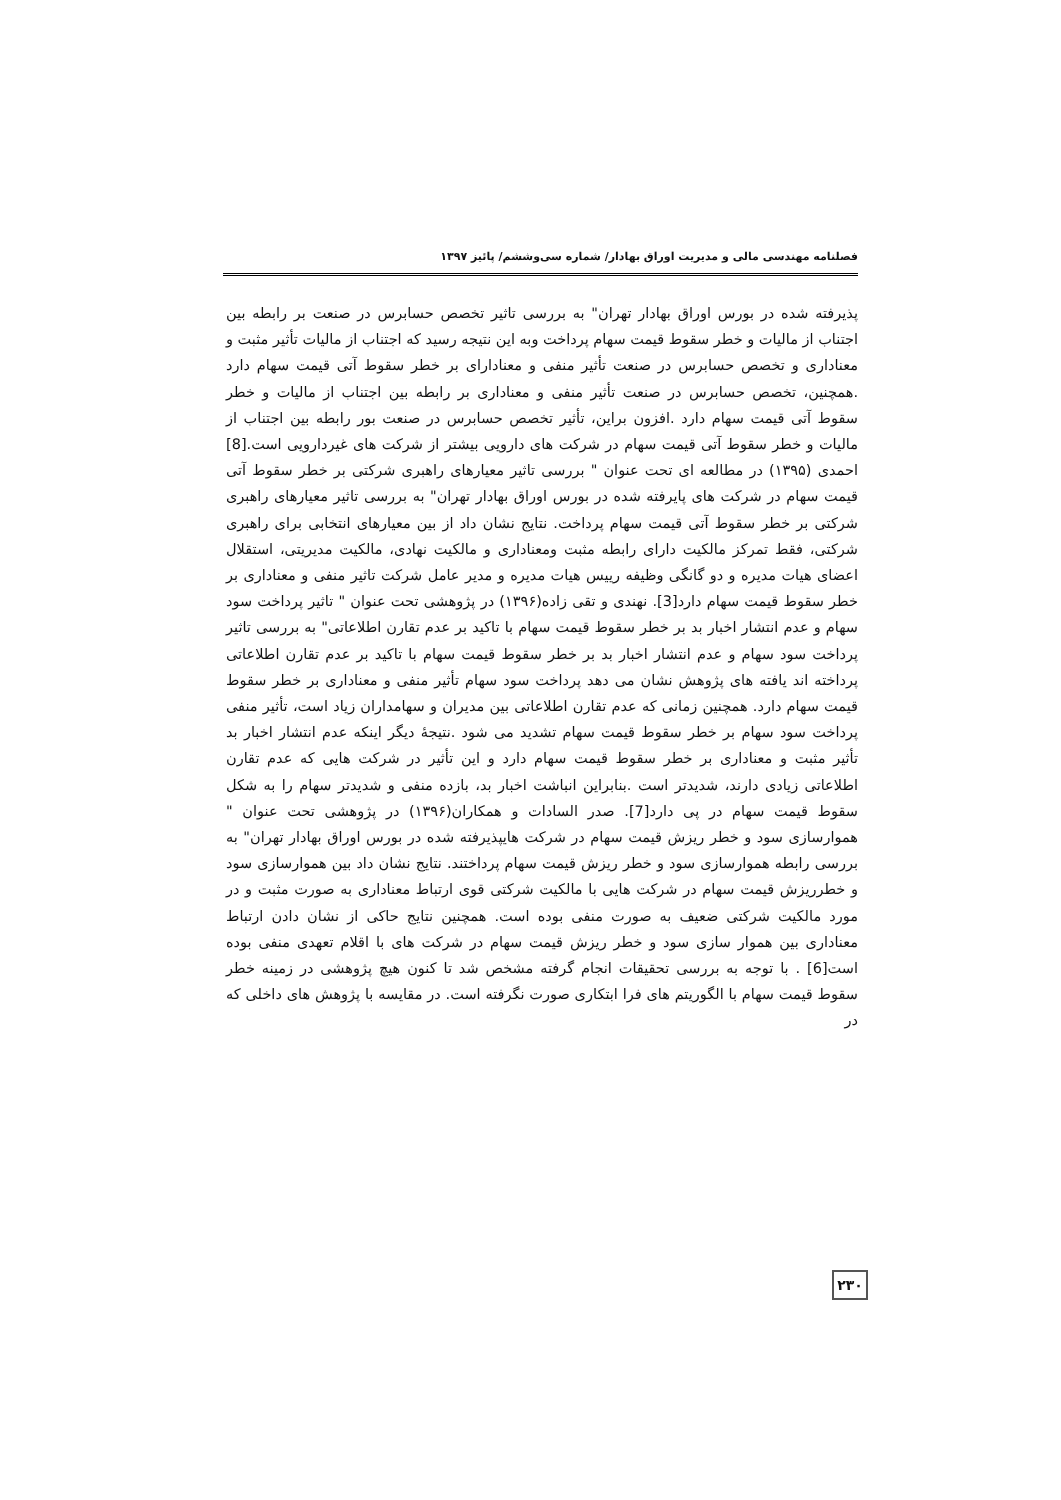فصلنامه مهندسی مالی و مدیریت اوراق بهادار/ شماره سی‌وششم/ پائیز ۱۳۹۷
پذیرفته شده در بورس اوراق بهادار تهران" به بررسی تاثیر تخصص حسابرس در صنعت بر رابطه بین اجتناب از مالیات و خطر سقوط قیمت سهام پرداخت وبه این نتیجه رسید که اجتناب از مالیات تأثیر مثبت و معناداری و تخصص حسابرس در صنعت تأثیر منفی و معنادارای بر خطر سقوط آتی قیمت سهام دارد .همچنین، تخصص حسابرس در صنعت تأثیر منفی و معناداری بر رابطه بین اجتناب از مالیات و خطر سقوط آتی قیمت سهام دارد .افزون براین، تأثیر تخصص حسابرس در صنعت بور رابطه بین اجتناب از مالیات و خطر سقوط آتی قیمت سهام در شرکت های دارویی بیشتر از شرکت های غیردارویی است.[8] احمدی (۱۳۹۵) در مطالعه ای تحت عنوان " بررسی تاثیر معیارهای راهبری شرکتی بر خطر سقوط آتی قیمت سهام در شرکت های پایرفته شده در بورس اوراق بهادار تهران" به بررسی تاثیر معیارهای راهبری شرکتی بر خطر سقوط آتی قیمت سهام پرداخت. نتایج نشان داد از بین معیارهای انتخابی برای راهبری شرکتی، فقط تمرکز مالکیت دارای رابطه مثبت ومعناداری و مالکیت نهادی، مالکیت مدیریتی، استقلال اعضای هیات مدیره و دو گانگی وظیفه رییس هیات مدیره و مدیر عامل شرکت تاثیر منفی و معناداری بر خطر سقوط قیمت سهام دارد[3]. نهندی و تقی زاده(۱۳۹۶) در پژوهشی تحت عنوان " تاثیر پرداخت سود سهام و عدم انتشار اخبار بد بر خطر سقوط قیمت سهام با تاکید بر عدم تقارن اطلاعاتی" به بررسی تاثیر پرداخت سود سهام و عدم انتشار اخبار بد بر خطر سقوط قیمت سهام با تاکید بر عدم تقارن اطلاعاتی پرداخته اند یافته های پژوهش نشان می دهد پرداخت سود سهام تأثیر منفی و معناداری بر خطر سقوط قیمت سهام دارد. همچنین زمانی که عدم تقارن اطلاعاتی بین مدیران و سهامداران زیاد است، تأثیر منفی پرداخت سود سهام بر خطر سقوط قیمت سهام تشدید می شود .نتیجهٔ دیگر اینکه عدم انتشار اخبار بد تأثیر مثبت و معناداری بر خطر سقوط قیمت سهام دارد و این تأثیر در شرکت هایی که عدم تقارن اطلاعاتی زیادی دارند، شدیدتر است .بنابراین انباشت اخبار بد، بازده منفی و شدیدتر سهام را به شکل سقوط قیمت سهام در پی دارد[7]. صدر السادات و همکاران(۱۳۹۶) در پژوهشی تحت عنوان " هموارسازی سود و خطر ریزش قیمت سهام در شرکت هایپذیرفته شده در بورس اوراق بهادار تهران" به بررسی رابطه هموارسازی سود و خطر ریزش قیمت سهام پرداختند. نتایج نشان داد بین هموارسازی سود و خطرریزش قیمت سهام در شرکت هایی با مالکیت شرکتی قوی ارتباط معناداری به صورت مثبت و در مورد مالکیت شرکتی ضعیف به صورت منفی بوده است. همچنین نتایج حاکی از نشان دادن ارتباط معناداری بین هموار سازی سود و خطر ریزش قیمت سهام در شرکت های با اقلام تعهدی منفی بوده است[6] . با توجه به بررسی تحقیقات انجام گرفته مشخص شد تا کنون هیچ پژوهشی در زمینه خطر سقوط قیمت سهام با الگوریتم های فرا ابتکاری صورت نگرفته است. در مقایسه با پژوهش های داخلی که در
۲۳۰